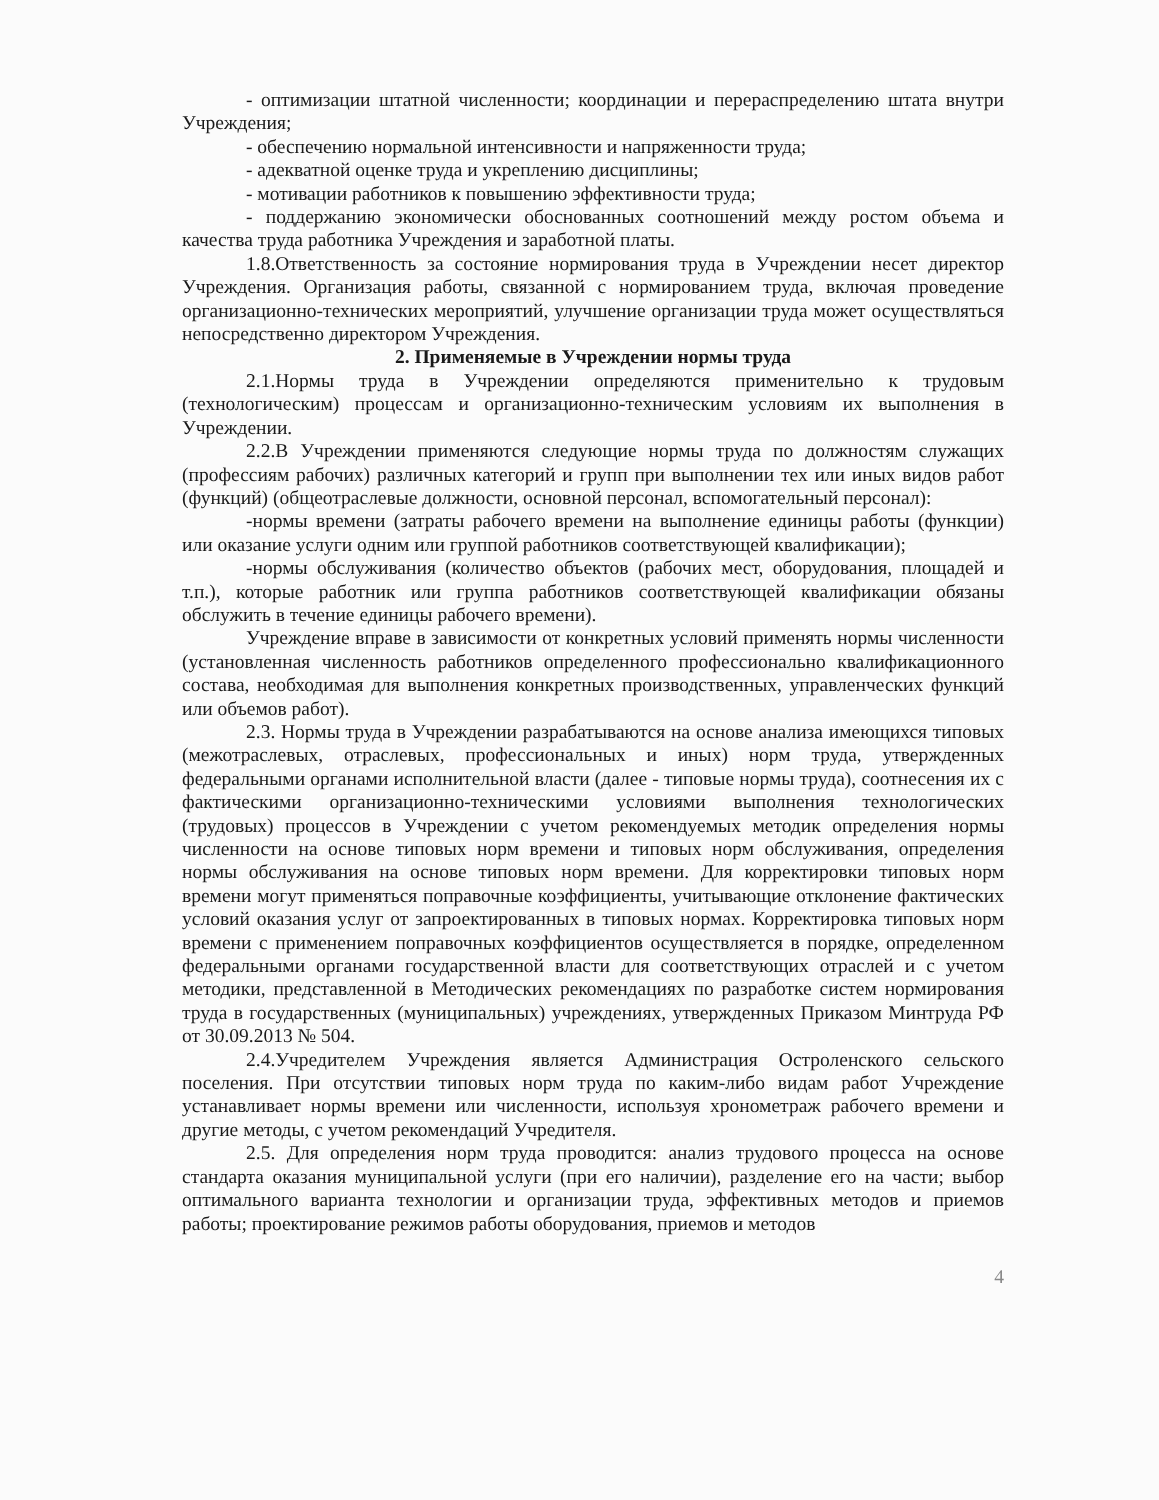- оптимизации штатной численности; координации и перераспределению штата внутри Учреждения;
- обеспечению нормальной интенсивности и напряженности труда;
- адекватной оценке труда и укреплению дисциплины;
- мотивации работников к повышению эффективности труда;
- поддержанию экономически обоснованных соотношений между ростом объема и качества труда работника Учреждения и заработной платы.
1.8.Ответственность за состояние нормирования труда в Учреждении несет директор Учреждения. Организация работы, связанной с нормированием труда, включая проведение организационно-технических мероприятий, улучшение организации труда может осуществляться непосредственно директором Учреждения.
2. Применяемые в Учреждении нормы труда
2.1.Нормы труда в Учреждении определяются применительно к трудовым (технологическим) процессам и организационно-техническим условиям их выполнения в Учреждении.
2.2.В Учреждении применяются следующие нормы труда по должностям служащих (профессиям рабочих) различных категорий и групп при выполнении тех или иных видов работ (функций) (общеотраслевые должности, основной персонал, вспомогательный персонал):
-нормы времени (затраты рабочего времени на выполнение единицы работы (функции) или оказание услуги одним или группой работников соответствующей квалификации);
-нормы обслуживания (количество объектов (рабочих мест, оборудования, площадей и т.п.), которые работник или группа работников соответствующей квалификации обязаны обслужить в течение единицы рабочего времени).
Учреждение вправе в зависимости от конкретных условий применять нормы численности (установленная численность работников определенного профессионально квалификационного состава, необходимая для выполнения конкретных производственных, управленческих функций или объемов работ).
2.3. Нормы труда в Учреждении разрабатываются на основе анализа имеющихся типовых (межотраслевых, отраслевых, профессиональных и иных) норм труда, утвержденных федеральными органами исполнительной власти (далее - типовые нормы труда), соотнесения их с фактическими организационно-техническими условиями выполнения технологических (трудовых) процессов в Учреждении с учетом рекомендуемых методик определения нормы численности на основе типовых норм времени и типовых норм обслуживания, определения нормы обслуживания на основе типовых норм времени. Для корректировки типовых норм времени могут применяться поправочные коэффициенты, учитывающие отклонение фактических условий оказания услуг от запроектированных в типовых нормах. Корректировка типовых норм времени с применением поправочных коэффициентов осуществляется в порядке, определенном федеральными органами государственной власти для соответствующих отраслей и с учетом методики, представленной в Методических рекомендациях по разработке систем нормирования труда в государственных (муниципальных) учреждениях, утвержденных Приказом Минтруда РФ от 30.09.2013 № 504.
2.4.Учредителем Учреждения является Администрация Остроленского сельского поселения. При отсутствии типовых норм труда по каким-либо видам работ Учреждение устанавливает нормы времени или численности, используя хронометраж рабочего времени и другие методы, с учетом рекомендаций Учредителя.
2.5. Для определения норм труда проводится: анализ трудового процесса на основе стандарта оказания муниципальной услуги (при его наличии), разделение его на части; выбор оптимального варианта технологии и организации труда, эффективных методов и приемов работы; проектирование режимов работы оборудования, приемов и методов
4